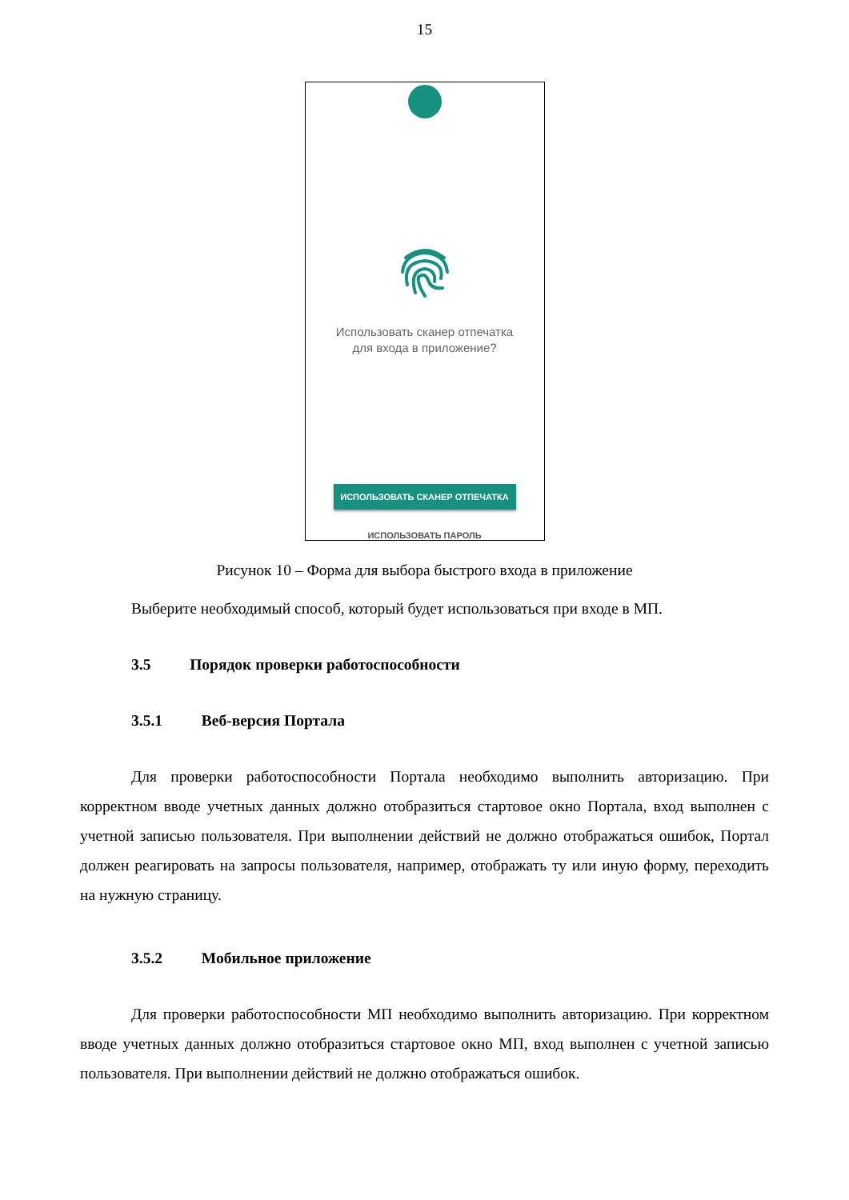15
Использовать сканер отпечатка
для входа в приложение?
ИСПОЛЬЗОВАТЬ СКАНЕР ОТПЕЧАТКА
ИСПОЛЬЗОВАТЬ ПАРОЛЬ
Рисунок 10 – Форма для выбора быстрого входа в приложение
Выберите необходимый способ, который будет использоваться при входе в МП.
3.5 Порядок проверки работоспособности
3.5.1 Веб-версия Портала
Для проверки работоспособности Портала необходимо выполнить авторизацию. При корректном вводе учетных данных должно отобразиться стартовое окно Портала, вход выполнен с учетной записью пользователя. При выполнении действий не должно отображаться ошибок, Портал должен реагировать на запросы пользователя, например, отображать ту или иную форму, переходить на нужную страницу.
3.5.2 Мобильное приложение
Для проверки работоспособности МП необходимо выполнить авторизацию. При корректном вводе учетных данных должно отобразиться стартовое окно МП, вход выполнен с учетной записью пользователя. При выполнении действий не должно отображаться ошибок.